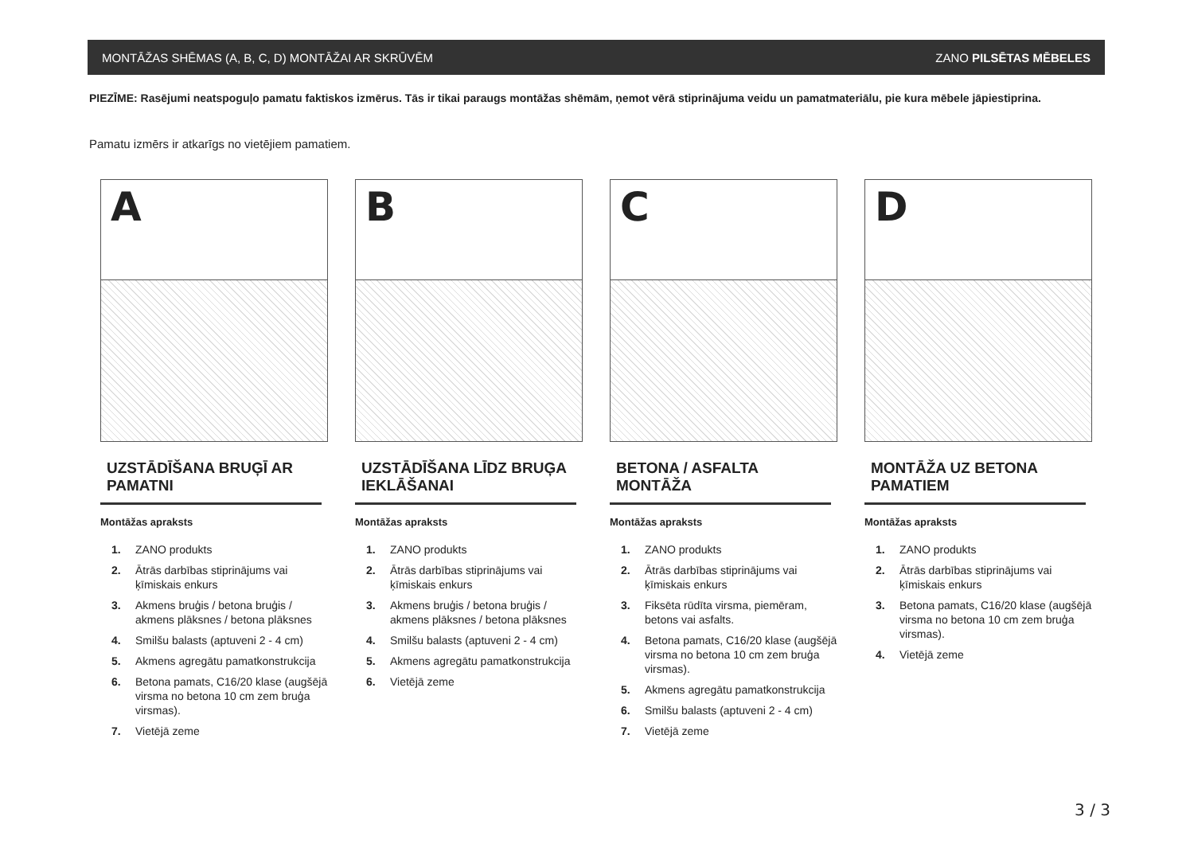MONTĀŽAS SHĒMAS (A, B, C, D) MONTĀŽAI AR SKRŪVĒM ZANO PILSĒTAS MĒBELES
PIEZĪME: Rasējumi neatspoguļo pamatu faktiskos izmērus. Tās ir tikai paraugs montāžas shēmām, ņemot vērā stiprinājuma veidu un pamatmateriālu, pie kura mēbele jāpiestiprina.
Pamatu izmērs ir atkarīgs no vietējiem pamatiem.
A
UZSTĀDĪŠANA BRUĢĪ AR PAMATNI
Montāžas apraksts
1. ZANO produkts
2. Ātrās darbības stiprinājums vai ķīmiskais enkurs
3. Akmens bruģis / betona bruģis / akmens plāksnes / betona plāksnes
4. Smilšu balasts (aptuveni 2 - 4 cm)
5. Akmens agregātu pamatkonstrukcija
6. Betona pamats, C16/20 klase (augšējā virsma no betona 10 cm zem bruģa virsmas).
7. Vietējā zeme
B
UZSTĀDĪŠANA LĪDZ BRUĢA IEKLĀŠANAI
Montāžas apraksts
1. ZANO produkts
2. Ātrās darbības stiprinājums vai ķīmiskais enkurs
3. Akmens bruģis / betona bruģis / akmens plāksnes / betona plāksnes
4. Smilšu balasts (aptuveni 2 - 4 cm)
5. Akmens agregātu pamatkonstrukcija
6. Vietējā zeme
C
BETONA / ASFALTA MONTĀŽA
Montāžas apraksts
1. ZANO produkts
2. Ātrās darbības stiprinājums vai ķīmiskais enkurs
3. Fiksēta rūdīta virsma, piemēram, betons vai asfalts.
4. Betona pamats, C16/20 klase (augšējā virsma no betona 10 cm zem bruģa virsmas).
5. Akmens agregātu pamatkonstrukcija
6. Smilšu balasts (aptuveni 2 - 4 cm)
7. Vietējā zeme
D
MONTĀŽA UZ BETONA PAMATIEM
Montāžas apraksts
1. ZANO produkts
2. Ātrās darbības stiprinājums vai ķīmiskais enkurs
3. Betona pamats, C16/20 klase (augšējā virsma no betona 10 cm zem bruģa virsmas).
4. Vietējā zeme
3 / 3